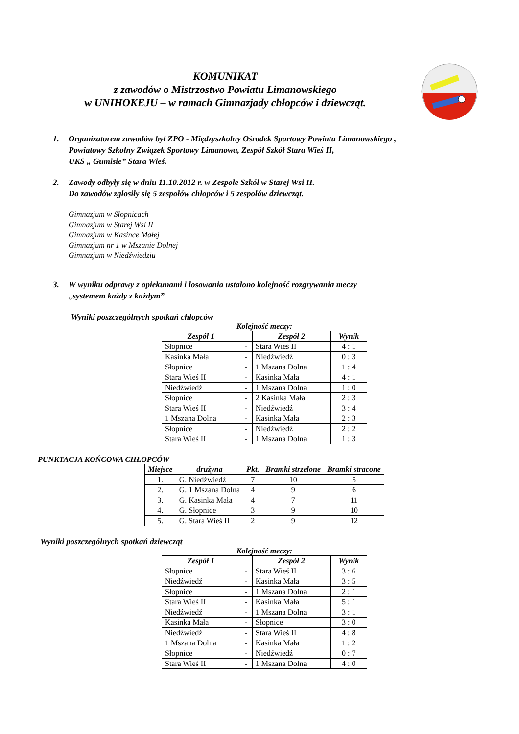KOMUNIKAT
z zawodów o Mistrzostwo Powiatu Limanowskiego
w UNIHOKEJU – w ramach Gimnazjady chłopców i dziewcząt.
1. Organizatorem zawodów był ZPO - Międzyszkolny Ośrodek Sportowy Powiatu Limanowskiego ,
Powiatowy Szkolny Związek Sportowy Limanowa, Zespół Szkół Stara Wieś II,
UKS „ Gumisie” Stara Wieś.
2. Zawody odbyły się w dniu 11.10.2012 r. w Zespole Szkół w Starej Wsi II.
Do zawodów zgłosiły się 5 zespołów chłopców i 5 zespołów dziewcząt.
Gimnazjum w Słopnicach
Gimnazjum w Starej Wsi II
Gimnazjum w Kasince Małej
Gimnazjum nr 1 w Mszanie Dolnej
Gimnazjum w Niedźwiedziu
3. W wyniku odprawy z opiekunami i losowania ustalono kolejność rozgrywania meczy
„systemem każdy z każdym”
Wyniki poszczególnych spotkań chłopców
Kolejność meczy:
| Zespół 1 | | Zespół 2 | Wynik |
| --- | --- | --- | --- |
| Słopnice | - | Stara Wieś II | 4 : 1 |
| Kasinka Mała | - | Niedźwiedź | 0 : 3 |
| Słopnice | - | 1 Mszana Dolna | 1 : 4 |
| Stara Wieś II | - | Kasinka Mała | 4 : 1 |
| Niedźwiedź | - | 1 Mszana Dolna | 1 : 0 |
| Słopnice | - | 2 Kasinka Mała | 2 : 3 |
| Stara Wieś II | - | Niedźwiedź | 3 : 4 |
| 1 Mszana Dolna | - | Kasinka Mała | 2 : 3 |
| Słopnice | - | Niedźwiedź | 2 : 2 |
| Stara Wieś II | - | 1 Mszana Dolna | 1 : 3 |
PUNKTACJA KOŃCOWA CHŁOPCÓW
| Miejsce | drużyna | Pkt. | Bramki strzelone | Bramki stracone |
| --- | --- | --- | --- | --- |
| 1. | G. Niedźwiedź | 7 | 10 | 5 |
| 2. | G. 1 Mszana Dolna | 4 | 9 | 6 |
| 3. | G. Kasinka Mała | 4 | 7 | 11 |
| 4. | G. Słopnice | 3 | 9 | 10 |
| 5. | G. Stara Wieś II | 2 | 9 | 12 |
Wyniki poszczególnych spotkań dziewcząt
Kolejność meczy:
| Zespół 1 | | Zespół 2 | Wynik |
| --- | --- | --- | --- |
| Słopnice | - | Stara Wieś II | 3 : 6 |
| Niedźwiedź | - | Kasinka Mała | 3 : 5 |
| Słopnice | - | 1 Mszana Dolna | 2 : 1 |
| Stara Wieś II | - | Kasinka Mała | 5 : 1 |
| Niedźwiedź | - | 1 Mszana Dolna | 3 : 1 |
| Kasinka Mała | - | Słopnice | 3 : 0 |
| Niedźwiedź | - | Stara Wieś II | 4 : 8 |
| 1 Mszana Dolna | - | Kasinka Mała | 1 : 2 |
| Słopnice | - | Niedźwiedź | 0 : 7 |
| Stara Wieś II | - | 1 Mszana Dolna | 4 : 0 |